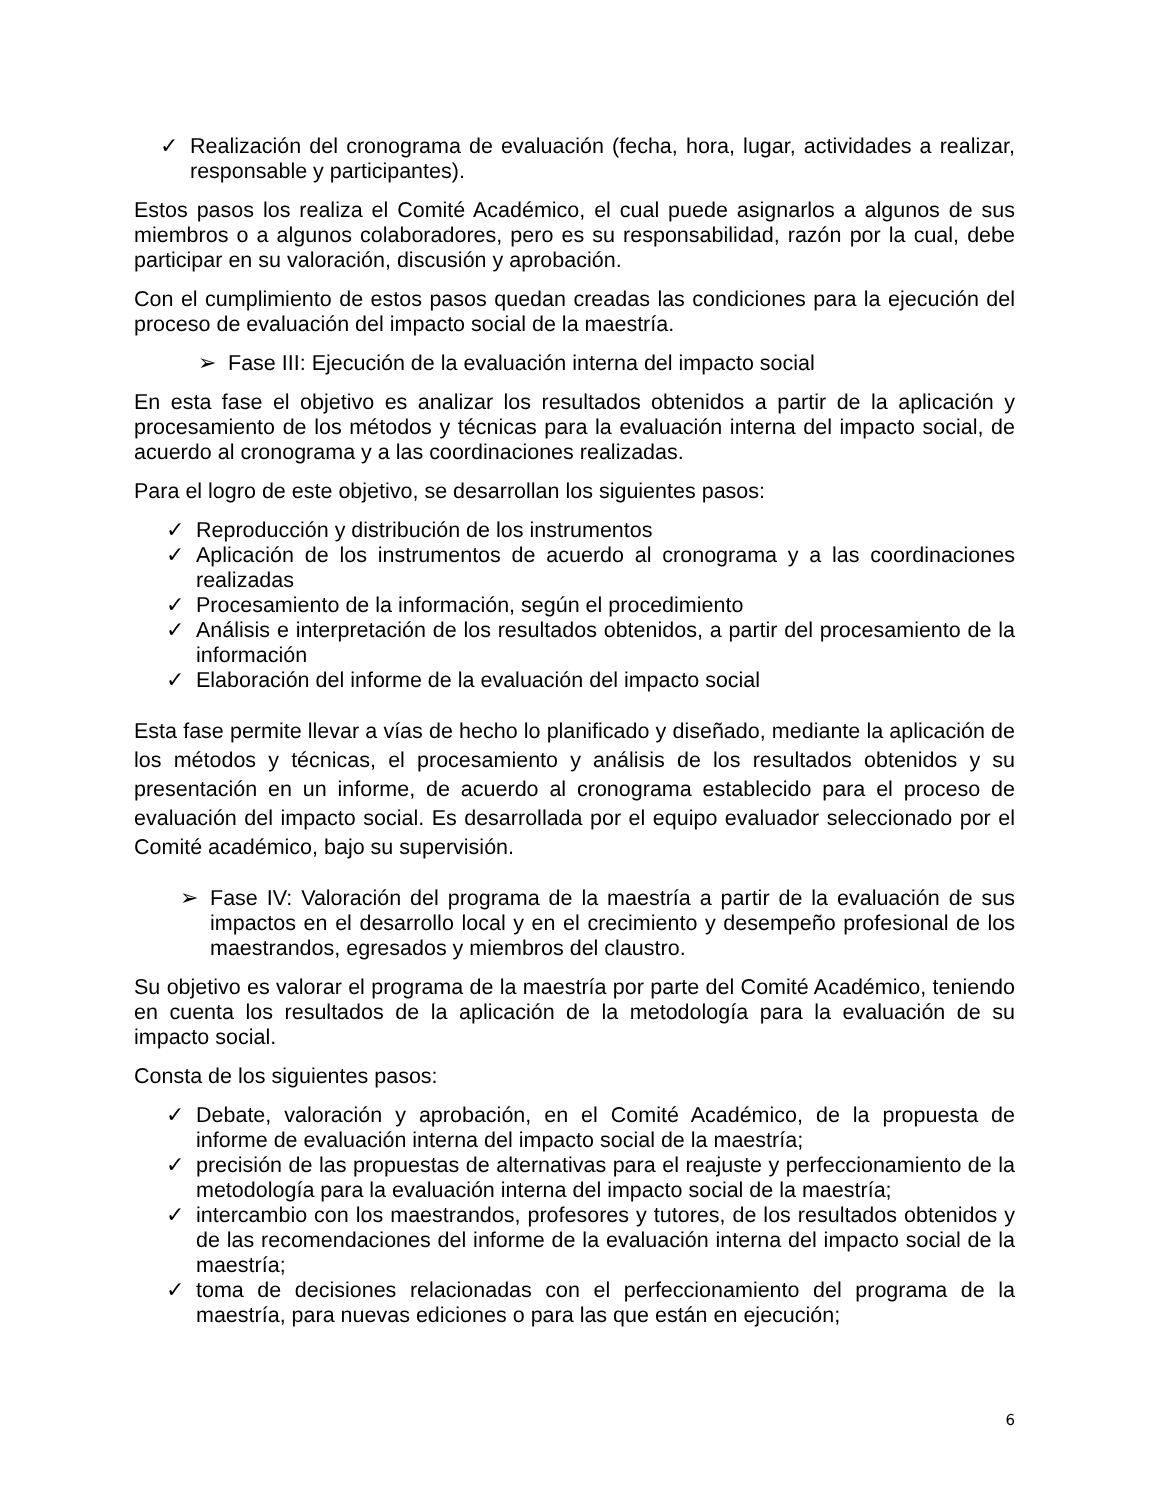✓ Realización del cronograma de evaluación (fecha, hora, lugar, actividades a realizar, responsable y participantes).
Estos pasos los realiza el Comité Académico, el cual puede asignarlos a algunos de sus miembros o a algunos colaboradores, pero es su responsabilidad, razón por la cual, debe participar en su valoración, discusión y aprobación.
Con el cumplimiento de estos pasos quedan creadas las condiciones para la ejecución del proceso de evaluación del impacto social de la maestría.
➢ Fase III: Ejecución de la evaluación interna del impacto social
En esta fase el objetivo es analizar los resultados obtenidos a partir de la aplicación y procesamiento de los métodos y técnicas para la evaluación interna del impacto social, de acuerdo al cronograma y a las coordinaciones realizadas.
Para el logro de este objetivo, se desarrollan los siguientes pasos:
✓ Reproducción y distribución de los instrumentos
✓ Aplicación de los instrumentos de acuerdo al cronograma y a las coordinaciones realizadas
✓ Procesamiento de la información, según el procedimiento
✓ Análisis e interpretación de los resultados obtenidos, a partir del procesamiento de la información
✓ Elaboración del informe de la evaluación del impacto social
Esta fase permite llevar a vías de hecho lo planificado y diseñado, mediante la aplicación de los métodos y técnicas, el procesamiento y análisis de los resultados obtenidos y su presentación en un informe, de acuerdo al cronograma establecido para el proceso de evaluación del impacto social. Es desarrollada por el equipo evaluador seleccionado por el Comité académico, bajo su supervisión.
➢ Fase IV: Valoración del programa de la maestría a partir de la evaluación de sus impactos en el desarrollo local y en el crecimiento y desempeño profesional de los maestrandos, egresados y miembros del claustro.
Su objetivo es valorar el programa de la maestría por parte del Comité Académico, teniendo en cuenta los resultados de la aplicación de la metodología para la evaluación de su impacto social.
Consta de los siguientes pasos:
✓ Debate, valoración y aprobación, en el Comité Académico, de la propuesta de informe de evaluación interna del impacto social de la maestría;
✓ precisión de las propuestas de alternativas para el reajuste y perfeccionamiento de la metodología para la evaluación interna del impacto social de la maestría;
✓ intercambio con los maestrandos, profesores y tutores, de los resultados obtenidos y de las recomendaciones del informe de la evaluación interna del impacto social de la maestría;
✓ toma de decisiones relacionadas con el perfeccionamiento del programa de la maestría, para nuevas ediciones o para las que están en ejecución;
6